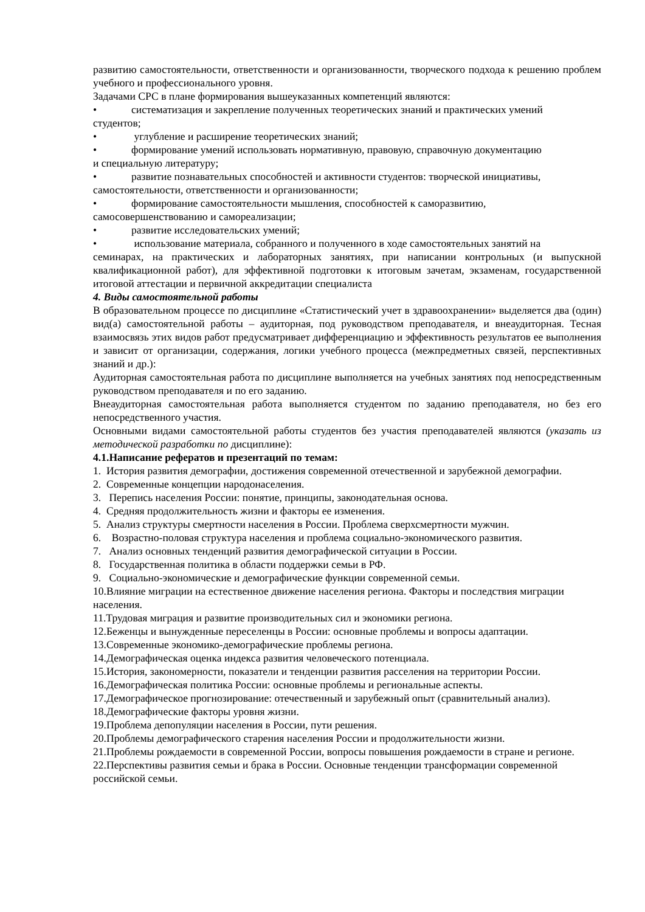развитию самостоятельности, ответственности и организованности, творческого подхода к решению проблем учебного и профессионального уровня.
Задачами СРС в плане формирования вышеуказанных компетенций являются:
• систематизация и закрепление полученных теоретических знаний и практических умений
студентов;
• углубление и расширение теоретических знаний;
• формирование умений использовать нормативную, правовую, справочную документацию
и специальную литературу;
• развитие познавательных способностей и активности студентов: творческой инициативы,
самостоятельности, ответственности и организованности;
• формирование самостоятельности мышления, способностей к саморазвитию,
самосовершенствованию и самореализации;
• развитие исследовательских умений;
• использование материала, собранного и полученного в ходе самостоятельных занятий на
семинарах, на практических и лабораторных занятиях, при написании контрольных (и выпускной квалификационной работ), для эффективной подготовки к итоговым зачетам, экзаменам, государственной итоговой аттестации и первичной аккредитации специалиста
4. Виды самостоятельной работы
В образовательном процессе по дисциплине «Статистический учет в здравоохранении» выделяется два (один) вид(а) самостоятельной работы – аудиторная, под руководством преподавателя, и внеаудиторная. Тесная взаимосвязь этих видов работ предусматривает дифференциацию и эффективность результатов ее выполнения и зависит от организации, содержания, логики учебного процесса (межпредметных связей, перспективных знаний и др.):
Аудиторная самостоятельная работа по дисциплине выполняется на учебных занятиях под непосредственным руководством преподавателя и по его заданию.
Внеаудиторная самостоятельная работа выполняется студентом по заданию преподавателя, но без его непосредственного участия.
Основными видами самостоятельной работы студентов без участия преподавателей являются (указать из методической разработки по дисциплине):
4.1.Написание рефератов и презентаций по темам:
1. История развития демографии, достижения современной отечественной и зарубежной демографии.
2. Современные концепции народонаселения.
3. Перепись населения России: понятие, принципы, законодательная основа.
4. Средняя продолжительность жизни и факторы ее изменения.
5. Анализ структуры смертности населения в России. Проблема сверхсмертности мужчин.
6. Возрастно-половая структура населения и проблема социально-экономического развития.
7. Анализ основных тенденций развития демографической ситуации в России.
8. Государственная политика в области поддержки семьи в РФ.
9. Социально-экономические и демографические функции современной семьи.
10.Влияние миграции на естественное движение населения региона. Факторы и последствия миграции населения.
11.Трудовая миграция и развитие производительных сил и экономики региона.
12.Беженцы и вынужденные переселенцы в России: основные проблемы и вопросы адаптации.
13.Современные экономико-демографические проблемы региона.
14.Демографическая оценка индекса развития человеческого потенциала.
15.История, закономерности, показатели и тенденции развития расселения на территории России.
16.Демографическая политика России: основные проблемы и региональные аспекты.
17.Демографическое прогнозирование: отечественный и зарубежный опыт (сравнительный анализ).
18.Демографические факторы уровня жизни.
19.Проблема депопуляции населения в России, пути решения.
20.Проблемы демографического старения населения России и продолжительности жизни.
21.Проблемы рождаемости в современной России, вопросы повышения рождаемости в стране и регионе.
22.Перспективы развития семьи и брака в России. Основные тенденции трансформации современной российской семьи.